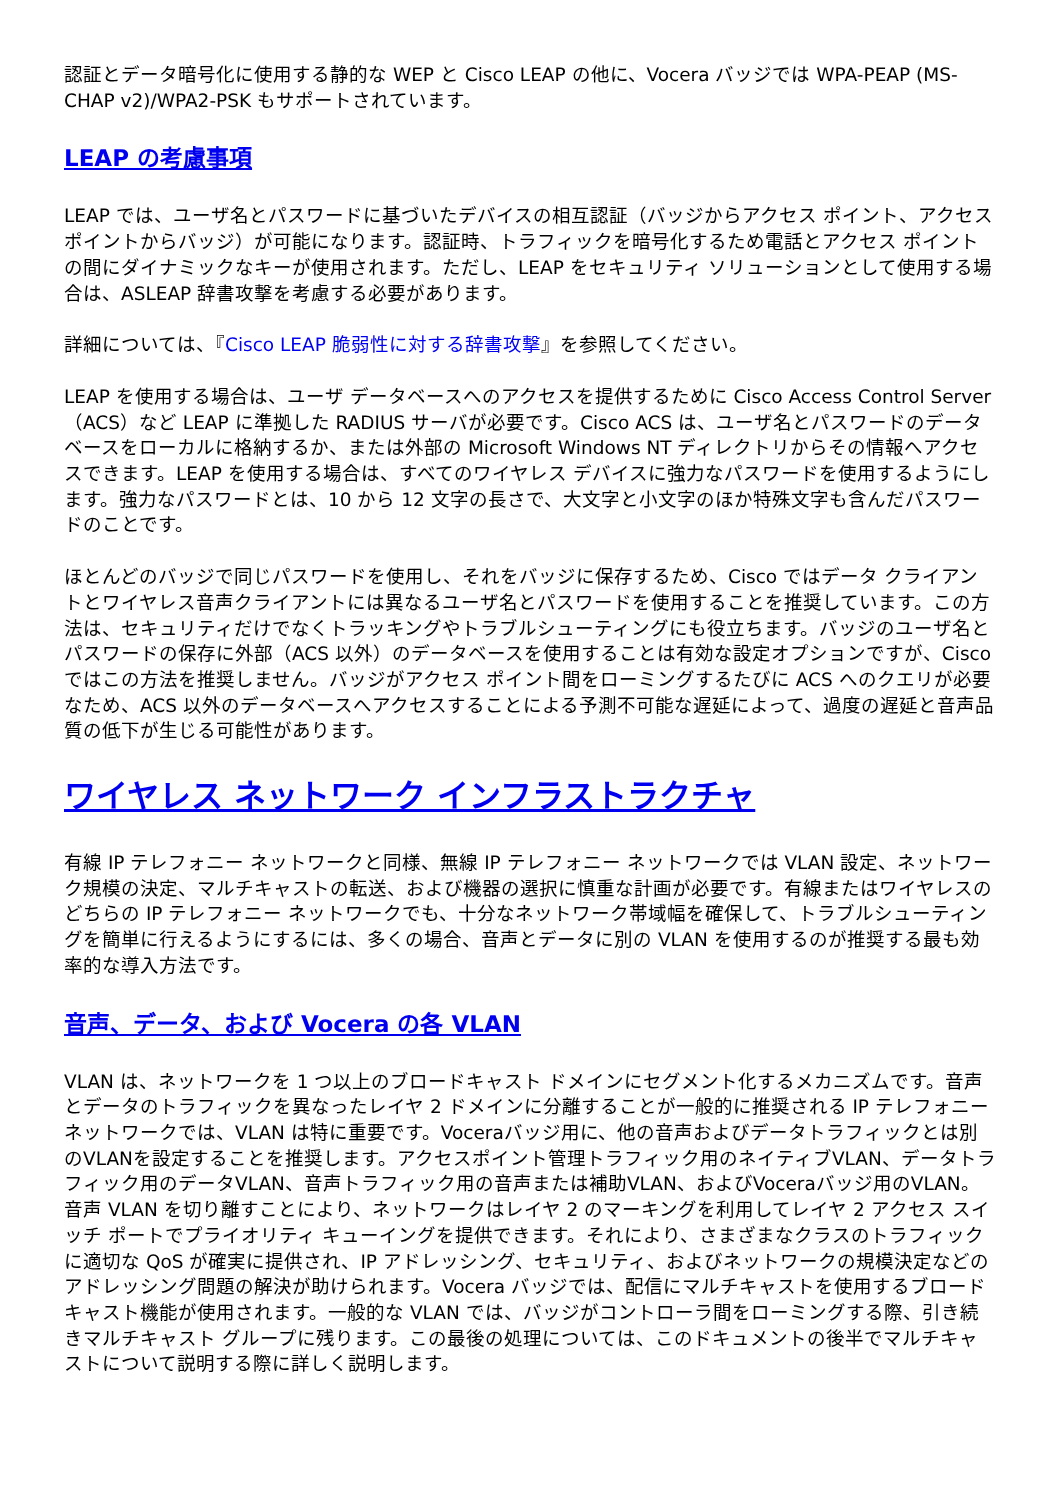認証とデータ暗号化に使用する静的な WEP と Cisco LEAP の他に、Vocera バッジでは WPA-PEAP (MS-CHAP v2)/WPA2-PSK もサポートされています。
LEAP の考慮事項
LEAP では、ユーザ名とパスワードに基づいたデバイスの相互認証（バッジからアクセス ポイント、アクセス ポイントからバッジ）が可能になります。認証時、トラフィックを暗号化するため電話とアクセス ポイントの間にダイナミックなキーが使用されます。ただし、LEAP をセキュリティ ソリューションとして使用する場合は、ASLEAP 辞書攻撃を考慮する必要があります。
詳細については、『Cisco LEAP 脆弱性に対する辞書攻撃』を参照してください。
LEAP を使用する場合は、ユーザ データベースへのアクセスを提供するために Cisco Access Control Server（ACS）など LEAP に準拠した RADIUS サーバが必要です。Cisco ACS は、ユーザ名とパスワードのデータベースをローカルに格納するか、または外部の Microsoft Windows NT ディレクトリからその情報へアクセスできます。LEAP を使用する場合は、すべてのワイヤレス デバイスに強力なパスワードを使用するようにします。強力なパスワードとは、10 から 12 文字の長さで、大文字と小文字のほか特殊文字も含んだパスワードのことです。
ほとんどのバッジで同じパスワードを使用し、それをバッジに保存するため、Cisco ではデータ クライアントとワイヤレス音声クライアントには異なるユーザ名とパスワードを使用することを推奨しています。この方法は、セキュリティだけでなくトラッキングやトラブルシューティングにも役立ちます。バッジのユーザ名とパスワードの保存に外部（ACS 以外）のデータベースを使用することは有効な設定オプションですが、Cisco ではこの方法を推奨しません。バッジがアクセス ポイント間をローミングするたびに ACS へのクエリが必要なため、ACS 以外のデータベースへアクセスすることによる予測不可能な遅延によって、過度の遅延と音声品質の低下が生じる可能性があります。
ワイヤレス ネットワーク インフラストラクチャ
有線 IP テレフォニー ネットワークと同様、無線 IP テレフォニー ネットワークでは VLAN 設定、ネットワーク規模の決定、マルチキャストの転送、および機器の選択に慎重な計画が必要です。有線またはワイヤレスのどちらの IP テレフォニー ネットワークでも、十分なネットワーク帯域幅を確保して、トラブルシューティングを簡単に行えるようにするには、多くの場合、音声とデータに別の VLAN を使用するのが推奨する最も効率的な導入方法です。
音声、データ、および Vocera の各 VLAN
VLAN は、ネットワークを 1 つ以上のブロードキャスト ドメインにセグメント化するメカニズムです。音声とデータのトラフィックを異なったレイヤ 2 ドメインに分離することが一般的に推奨される IP テレフォニー ネットワークでは、VLAN は特に重要です。Voceraバッジ用に、他の音声およびデータトラフィックとは別のVLANを設定することを推奨します。アクセスポイント管理トラフィック用のネイティブVLAN、データトラフィック用のデータVLAN、音声トラフィック用の音声または補助VLAN、およびVoceraバッジ用のVLAN。音声 VLAN を切り離すことにより、ネットワークはレイヤ 2 のマーキングを利用してレイヤ 2 アクセス スイッチ ポートでプライオリティ キューイングを提供できます。それにより、さまざまなクラスのトラフィックに適切な QoS が確実に提供され、IP アドレッシング、セキュリティ、およびネットワークの規模決定などのアドレッシング問題の解決が助けられます。Vocera バッジでは、配信にマルチキャストを使用するブロードキャスト機能が使用されます。一般的な VLAN では、バッジがコントローラ間をローミングする際、引き続きマルチキャスト グループに残ります。この最後の処理については、このドキュメントの後半でマルチキャストについて説明する際に詳しく説明します。